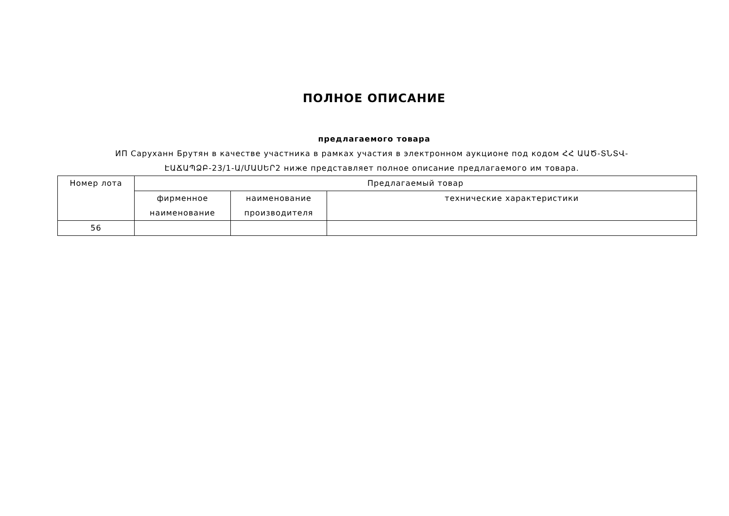ПОЛНОЕ ОПИСАНИЕ
предлагаемого товара
ИП Саруханн Брутян в качестве участника в рамках участия в электронном аукционе под кодом ՀՀ ԱԱԾ-ՏՆՏՎ-ԷԱՃԱՊՁԲ-23/1-Ա/ՄԱՍԵՐ2 ниже представляет полное описание предлагаемого им товара.
| Номер лота | Предлагаемый товар | | |
| --- | --- | --- | --- |
| | фирменное наименование | наименование производителя | технические характеристики |
| 56 | | | |